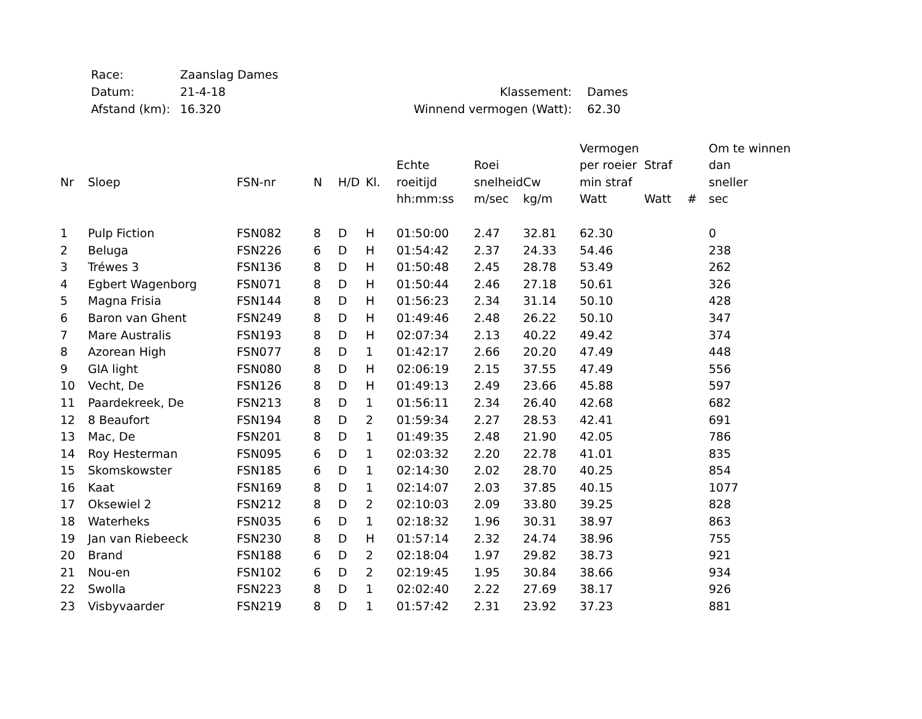| Race: | Zaanslag Dames | | |
| Datum: | 21-4-18 | Klassement: | Dames |
| Afstand (km): | 16.320 | Winnend vermogen (Watt): | 62.30 |
| | | | | | | | | | Vermogen | | | Om te winnen |
| --- | --- | --- | --- | --- | --- | --- | --- | --- | --- | --- | --- | --- |
| | | | | | | Echte | Roei | | per roeier | Straf | | dan |
| Nr | Sloep | FSN-nr | N | H/D | Kl. | roeitijd | snelheid | Cw | min straf | | | sneller |
| | | | | | | hh:mm:ss | m/sec | kg/m | Watt | Watt | # | sec |
| 1 | Pulp Fiction | FSN082 | 8 | D | H | 01:50:00 | 2.47 | 32.81 | 62.30 | | | 0 |
| 2 | Beluga | FSN226 | 6 | D | H | 01:54:42 | 2.37 | 24.33 | 54.46 | | | 238 |
| 3 | Tréwes 3 | FSN136 | 8 | D | H | 01:50:48 | 2.45 | 28.78 | 53.49 | | | 262 |
| 4 | Egbert Wagenborg | FSN071 | 8 | D | H | 01:50:44 | 2.46 | 27.18 | 50.61 | | | 326 |
| 5 | Magna Frisia | FSN144 | 8 | D | H | 01:56:23 | 2.34 | 31.14 | 50.10 | | | 428 |
| 6 | Baron van Ghent | FSN249 | 8 | D | H | 01:49:46 | 2.48 | 26.22 | 50.10 | | | 347 |
| 7 | Mare Australis | FSN193 | 8 | D | H | 02:07:34 | 2.13 | 40.22 | 49.42 | | | 374 |
| 8 | Azorean High | FSN077 | 8 | D | 1 | 01:42:17 | 2.66 | 20.20 | 47.49 | | | 448 |
| 9 | GIA light | FSN080 | 8 | D | H | 02:06:19 | 2.15 | 37.55 | 47.49 | | | 556 |
| 10 | Vecht, De | FSN126 | 8 | D | H | 01:49:13 | 2.49 | 23.66 | 45.88 | | | 597 |
| 11 | Paardekreek, De | FSN213 | 8 | D | 1 | 01:56:11 | 2.34 | 26.40 | 42.68 | | | 682 |
| 12 | 8 Beaufort | FSN194 | 8 | D | 2 | 01:59:34 | 2.27 | 28.53 | 42.41 | | | 691 |
| 13 | Mac, De | FSN201 | 8 | D | 1 | 01:49:35 | 2.48 | 21.90 | 42.05 | | | 786 |
| 14 | Roy Hesterman | FSN095 | 6 | D | 1 | 02:03:32 | 2.20 | 22.78 | 41.01 | | | 835 |
| 15 | Skomskowster | FSN185 | 6 | D | 1 | 02:14:30 | 2.02 | 28.70 | 40.25 | | | 854 |
| 16 | Kaat | FSN169 | 8 | D | 1 | 02:14:07 | 2.03 | 37.85 | 40.15 | | | 1077 |
| 17 | Oksewiel 2 | FSN212 | 8 | D | 2 | 02:10:03 | 2.09 | 33.80 | 39.25 | | | 828 |
| 18 | Waterheks | FSN035 | 6 | D | 1 | 02:18:32 | 1.96 | 30.31 | 38.97 | | | 863 |
| 19 | Jan van Riebeeck | FSN230 | 8 | D | H | 01:57:14 | 2.32 | 24.74 | 38.96 | | | 755 |
| 20 | Brand | FSN188 | 6 | D | 2 | 02:18:04 | 1.97 | 29.82 | 38.73 | | | 921 |
| 21 | Nou-en | FSN102 | 6 | D | 2 | 02:19:45 | 1.95 | 30.84 | 38.66 | | | 934 |
| 22 | Swolla | FSN223 | 8 | D | 1 | 02:02:40 | 2.22 | 27.69 | 38.17 | | | 926 |
| 23 | Visbyvaarder | FSN219 | 8 | D | 1 | 01:57:42 | 2.31 | 23.92 | 37.23 | | | 881 |